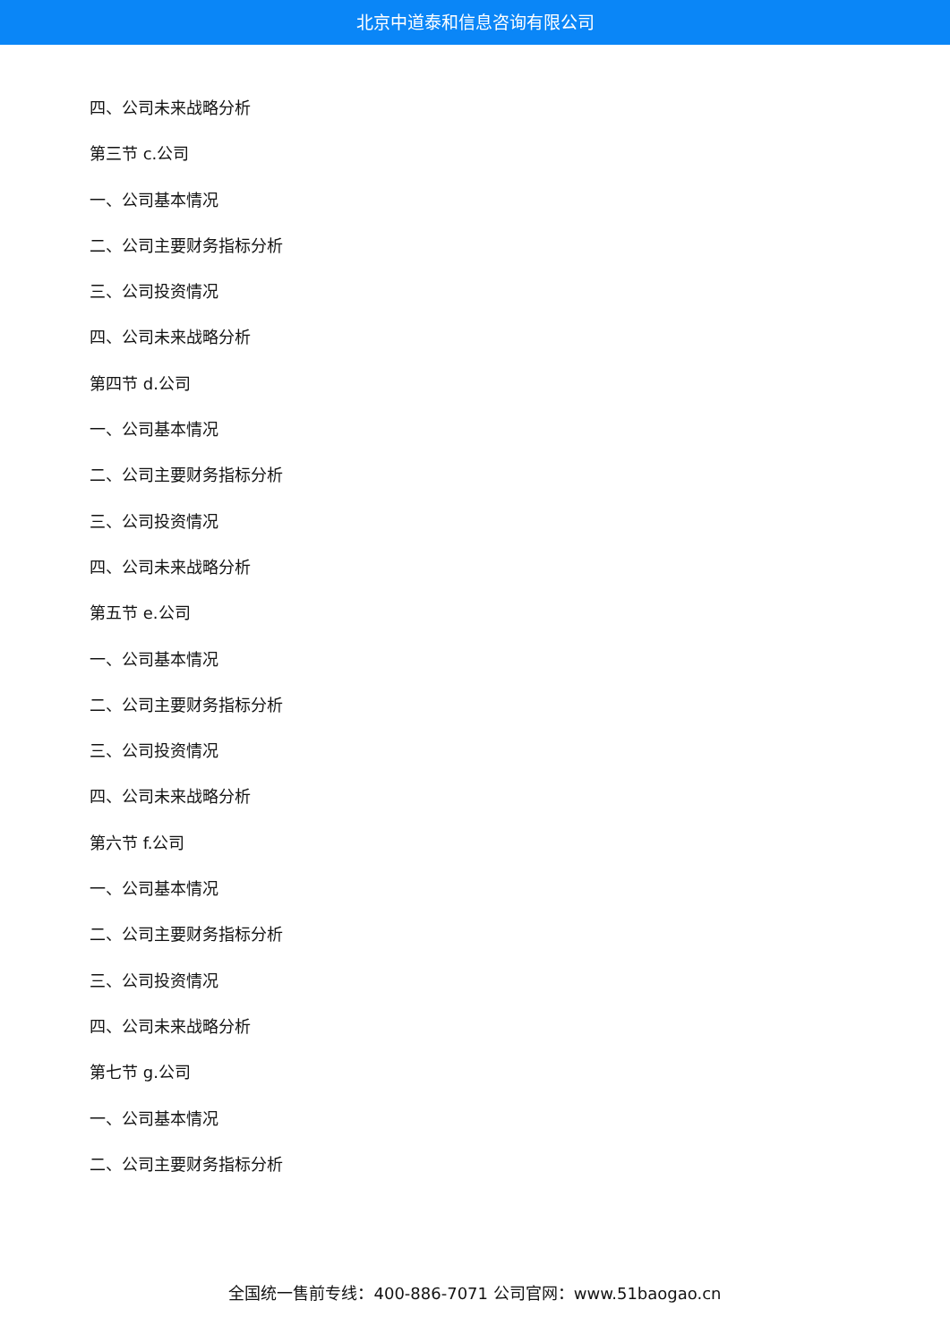北京中道泰和信息咨询有限公司
四、公司未来战略分析
第三节 c.公司
一、公司基本情况
二、公司主要财务指标分析
三、公司投资情况
四、公司未来战略分析
第四节 d.公司
一、公司基本情况
二、公司主要财务指标分析
三、公司投资情况
四、公司未来战略分析
第五节 e.公司
一、公司基本情况
二、公司主要财务指标分析
三、公司投资情况
四、公司未来战略分析
第六节 f.公司
一、公司基本情况
二、公司主要财务指标分析
三、公司投资情况
四、公司未来战略分析
第七节 g.公司
一、公司基本情况
二、公司主要财务指标分析
全国统一售前专线：400-886-7071 公司官网：www.51baogao.cn